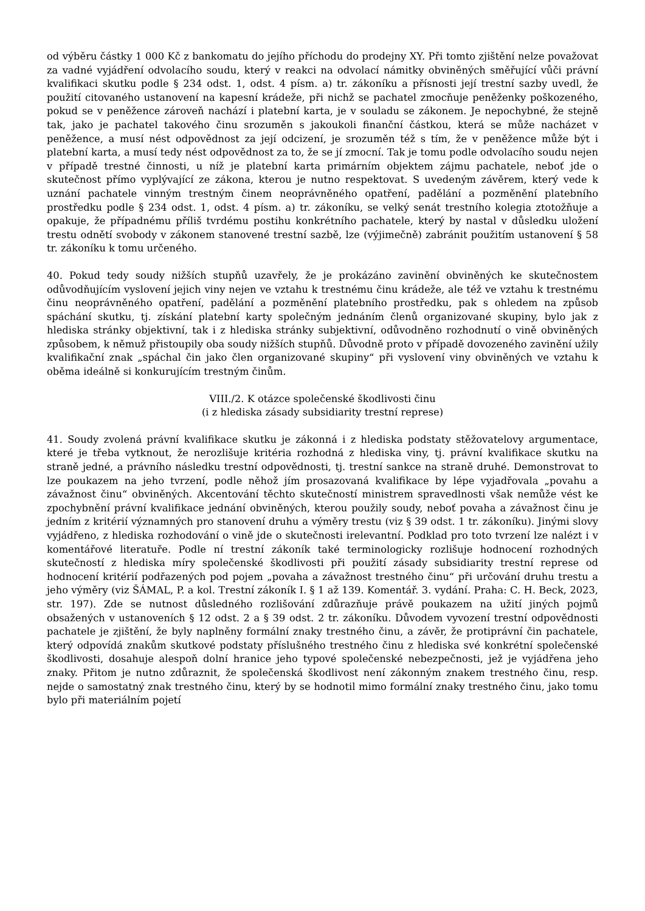od výběru částky 1 000 Kč z bankomatu do jejího příchodu do prodejny XY. Při tomto zjištění nelze považovat za vadné vyjádření odvolacího soudu, který v reakci na odvolací námitky obviněných směřující vůči právní kvalifikaci skutku podle § 234 odst. 1, odst. 4 písm. a) tr. zákoníku a přísnosti její trestní sazby uvedl, že použití citovaného ustanovení na kapesní krádeže, při nichž se pachatel zmocňuje peněženky poškozeného, pokud se v peněžence zároveň nachází i platební karta, je v souladu se zákonem. Je nepochybné, že stejně tak, jako je pachatel takového činu srozuměn s jakoukoli finanční částkou, která se může nacházet v peněžence, a musí nést odpovědnost za její odcizení, je srozuměn též s tím, že v peněžence může být i platební karta, a musí tedy nést odpovědnost za to, že se jí zmocní. Tak je tomu podle odvolacího soudu nejen v případě trestné činnosti, u níž je platební karta primárním objektem zájmu pachatele, neboť jde o skutečnost přímo vyplývající ze zákona, kterou je nutno respektovat. S uvedeným závěrem, který vede k uznání pachatele vinným trestným činem neoprávněného opatření, padělání a pozměnění platebního prostředku podle § 234 odst. 1, odst. 4 písm. a) tr. zákoníku, se velký senát trestního kolegia ztotožňuje a opakuje, že případnému příliš tvrdému postihu konkrétního pachatele, který by nastal v důsledku uložení trestu odnětí svobody v zákonem stanovené trestní sazbě, lze (výjimečně) zabránit použitím ustanovení § 58 tr. zákoníku k tomu určeného.
40. Pokud tedy soudy nižších stupňů uzavřely, že je prokázáno zavinění obviněných ke skutečnostem odůvodňujícím vyslovení jejich viny nejen ve vztahu k trestnému činu krádeže, ale též ve vztahu k trestnému činu neoprávněného opatření, padělání a pozměnění platebního prostředku, pak s ohledem na způsob spáchání skutku, tj. získání platební karty společným jednáním členů organizované skupiny, bylo jak z hlediska stránky objektivní, tak i z hlediska stránky subjektivní, odůvodněno rozhodnutí o vině obviněných způsobem, k němuž přistoupily oba soudy nižších stupňů. Důvodně proto v případě dovozeného zavinění užily kvalifikační znak „spáchal čin jako člen organizované skupiny“ při vyslovení viny obviněných ve vztahu k oběma ideálně si konkurujícím trestným činům.
VIII./2. K otázce společenské škodlivosti činu
(i z hlediska zásady subsidiarity trestní represe)
41. Soudy zvolená právní kvalifikace skutku je zákonná i z hlediska podstaty stěžovatelovy argumentace, které je třeba vytknout, že nerozlišuje kritéria rozhodná z hlediska viny, tj. právní kvalifikace skutku na straně jedné, a právního následku trestní odpovědnosti, tj. trestní sankce na straně druhé. Demonstrovat to lze poukazem na jeho tvrzení, podle něhož jím prosazovaná kvalifikace by lépe vyjadřovala „povahu a závažnost činu“ obviněných. Akcentování těchto skutečností ministrem spravedlnosti však nemůže vést ke zpochybnění právní kvalifikace jednání obviněných, kterou použily soudy, neboť povaha a závažnost činu je jedním z kritérií významných pro stanovení druhu a výměry trestu (viz § 39 odst. 1 tr. zákoníku). Jinými slovy vyjádřeno, z hlediska rozhodování o vině jde o skutečnosti irelevantní. Podklad pro toto tvrzení lze nalézt i v komentářové literatuře. Podle ní trestní zákoník také terminologicky rozlišuje hodnocení rozhodných skutečností z hlediska míry společenské škodlivosti při použití zásady subsidiarity trestní represe od hodnocení kritérií podřazených pod pojem „povaha a závažnost trestného činu“ při určování druhu trestu a jeho výměry (viz ŠÁMAL, P. a kol. Trestní zákoník I. § 1 až 139. Komentář. 3. vydání. Praha: C. H. Beck, 2023, str. 197). Zde se nutnost důsledného rozlišování zdůrazňuje právě poukazem na užití jiných pojmů obsažených v ustanoveních § 12 odst. 2 a § 39 odst. 2 tr. zákoníku. Důvodem vyvození trestní odpovědnosti pachatele je zjištění, že byly naplněny formální znaky trestného činu, a závěr, že protiprávní čin pachatele, který odpovídá znakům skutkové podstaty příslušného trestného činu z hlediska své konkrétní společenské škodlivosti, dosahuje alespoň dolní hranice jeho typové společenské nebezpečnosti, jež je vyjádřena jeho znaky. Přitom je nutno zdůraznit, že společenská škodlivost není zákonným znakem trestného činu, resp. nejde o samostatný znak trestného činu, který by se hodnotil mimo formální znaky trestného činu, jako tomu bylo při materiálním pojetí